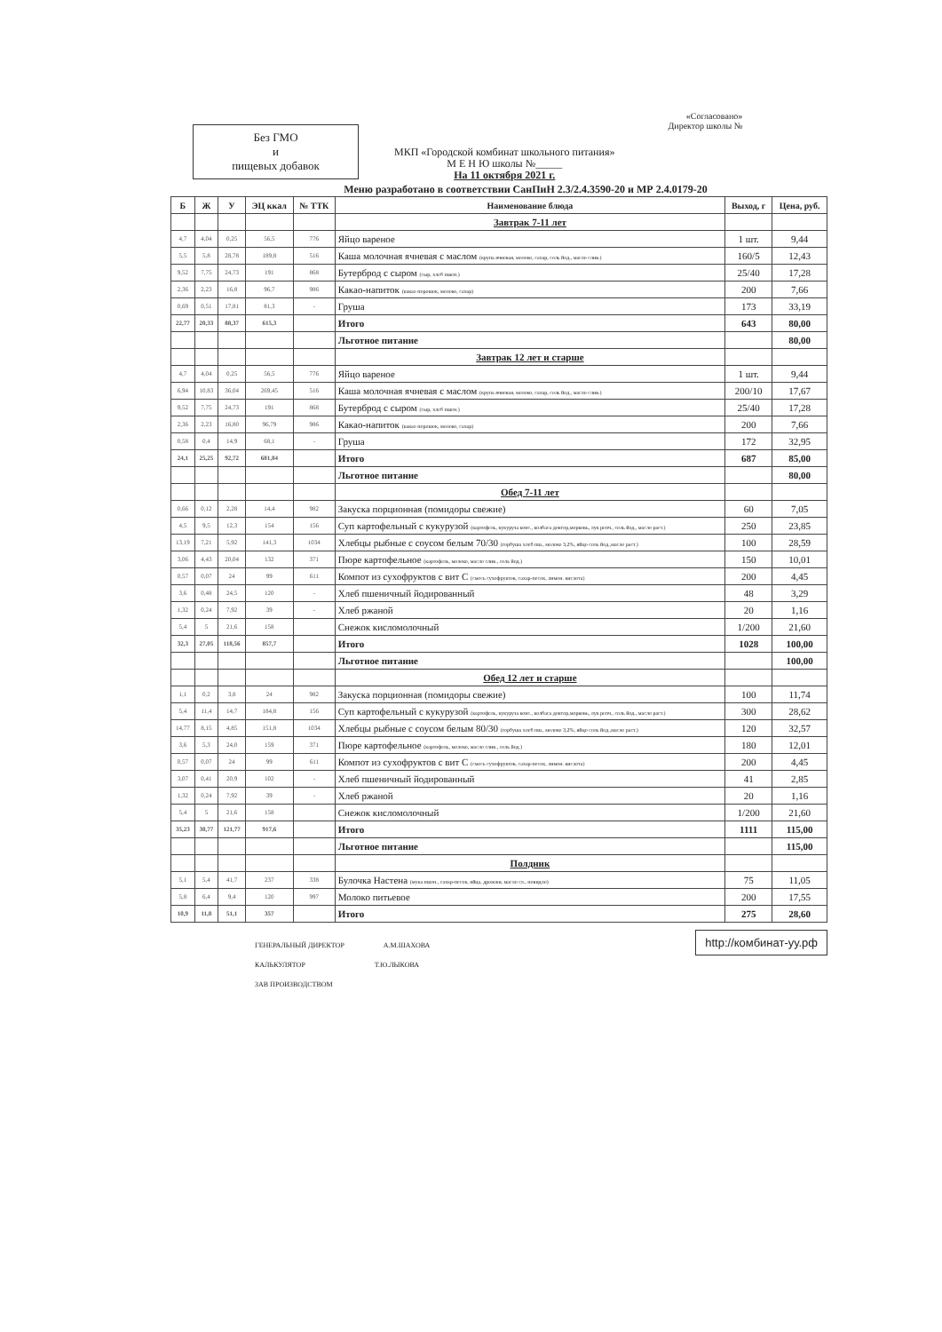Без ГМО
и
пищевых добавок
МКП «Городской комбинат школьного питания»
М Е Н Ю школы №_____
На 11 октября 2021 г.
«Согласовано»
Директор школы №
Меню разработано в соответствии СанПиН 2.3/2.4.3590-20 и МР 2.4.0179-20
| Б | Ж | У | ЭЦ ккал | № ТТК | Наименование блюда | Выход, г | Цена, руб. |
| --- | --- | --- | --- | --- | --- | --- | --- |
| | | | | | Завтрак 7-11 лет | | |
| 4,7 | 4,04 | 0,25 | 56,5 | 776 | Яйцо вареное | 1 шт. | 9,44 |
| 5,5 | 5,8 | 28,78 | 189,8 | 516 | Каша молочная ячневая с маслом (крупа ячневая, молоко, сахар, соль йод., масло слив.) | 160/5 | 12,43 |
| 9,52 | 7,75 | 24,73 | 191 | 868 | Бутерброд с сыром (сыр, хлеб пшен.) | 25/40 | 17,28 |
| 2,36 | 2,23 | 16,8 | 96,7 | 986 | Какао-напиток (какао порошок, молоко, сахар) | 200 | 7,66 |
| 0,69 | 0,51 | 17,81 | 81,3 | - | Груша | 173 | 33,19 |
| 22,77 | 20,33 | 88,37 | 615,3 | | Итого | 643 | 80,00 |
| | | | | | Льготное питание | | 80,00 |
| | | | | | Завтрак 12 лет и старше | | |
| 4,7 | 4,04 | 0,25 | 56,5 | 776 | Яйцо вареное | 1 шт. | 9,44 |
| 6,94 | 10,83 | 36,04 | 269,45 | 516 | Каша молочная ячневая с маслом (крупа ячневая, молоко, сахар, соль йод., масло слив.) | 200/10 | 17,67 |
| 9,52 | 7,75 | 24,73 | 191 | 868 | Бутерброд с сыром (сыр, хлеб пшен.) | 25/40 | 17,28 |
| 2,36 | 2,23 | 16,80 | 96,79 | 986 | Какао-напиток (какао порошок, молоко, сахар) | 200 | 7,66 |
| 0,58 | 0,4 | 14,9 | 68,1 | - | Груша | 172 | 32,95 |
| 24,1 | 25,25 | 92,72 | 681,84 | | Итого | 687 | 85,00 |
| | | | | | Льготное питание | | 80,00 |
| | | | | | Обед 7-11 лет | | |
| 0,66 | 0,12 | 2,28 | 14,4 | 982 | Закуска порционная (помидоры свежие) | 60 | 7,05 |
| 4,5 | 9,5 | 12,3 | 154 | 156 | Суп картофельный с кукурузой (картофель, кукуруза конс., колбаса доктор,морковь, лук репч., соль йод., масло раст.) | 250 | 23,85 |
| 13,19 | 7,21 | 5,92 | 141,3 | 1034 | Хлебцы рыбные с соусом белым 70/30 (горбуша хлеб пш., молоко 3,2%, яйцо соль йод.,масло раст.) | 100 | 28,59 |
| 3,06 | 4,43 | 20,04 | 132 | 371 | Пюре картофельное (картофель, молоко, масло слив., соль йод.) | 150 | 10,01 |
| 0,57 | 0,07 | 24 | 99 | 611 | Компот из сухофруктов с вит С (смесь сухофруктов, сахар-песок, лимон. кислота) | 200 | 4,45 |
| 3,6 | 0,48 | 24,5 | 120 | - | Хлеб пшеничный йодированный | 48 | 3,29 |
| 1,32 | 0,24 | 7,92 | 39 | - | Хлеб ржаной | 20 | 1,16 |
| 5,4 | 5 | 21,6 | 158 | | Снежок кисломолочный | 1/200 | 21,60 |
| 32,3 | 27,05 | 118,56 | 857,7 | | Итого | 1028 | 100,00 |
| | | | | | Льготное питание | | 100,00 |
| | | | | | Обед 12 лет и старше | | |
| 1,1 | 0,2 | 3,8 | 24 | 982 | Закуска порционная (помидоры свежие) | 100 | 11,74 |
| 5,4 | 11,4 | 14,7 | 184,8 | 156 | Суп картофельный с кукурузой (картофель, кукуруза конс., колбаса доктор,морковь, лук репч., соль йод., масло раст.) | 300 | 28,62 |
| 14,77 | 8,15 | 4,85 | 151,8 | 1034 | Хлебцы рыбные с соусом белым 80/30 (горбуша хлеб пш., молоко 3,2%, яйцо соль йод.,масло раст.) | 120 | 32,57 |
| 3,6 | 5,3 | 24,0 | 159 | 371 | Пюре картофельное (картофель, молоко, масло слив., соль йод.) | 180 | 12,01 |
| 0,57 | 0,07 | 24 | 99 | 611 | Компот из сухофруктов с вит С (смесь сухофруктов, сахар-песок, лимон. кислота) | 200 | 4,45 |
| 3,07 | 0,41 | 20,9 | 102 | - | Хлеб пшеничный йодированный | 41 | 2,85 |
| 1,32 | 0,24 | 7,92 | 39 | - | Хлеб ржаной | 20 | 1,16 |
| 5,4 | 5 | 21,6 | 158 | | Снежок кисломолочный | 1/200 | 21,60 |
| 35,23 | 30,77 | 121,77 | 917,6 | | Итого | 1111 | 115,00 |
| | | | | | Льготное питание | | 115,00 |
| | | | | | Полдник | | |
| 5,1 | 5,4 | 41,7 | 237 | 338 | Булочка Настена (мука пшен., сахар-песок, яйца, дрожжи, масло сл., повидло) | 75 | 11,05 |
| 5,8 | 6,4 | 9,4 | 120 | 997 | Молоко питьевое | 200 | 17,55 |
| 10,9 | 11,8 | 51,1 | 357 | | Итого | 275 | 28,60 |
ГЕНЕРАЛЬНЫЙ ДИРЕКТОР А.М.ШАХОВА
КАЛЬКУЛЯТОР Т.Ю.ЛЫКОВА
ЗАВ ПРОИЗВОДСТВОМ
http://комбинат-уу.рф